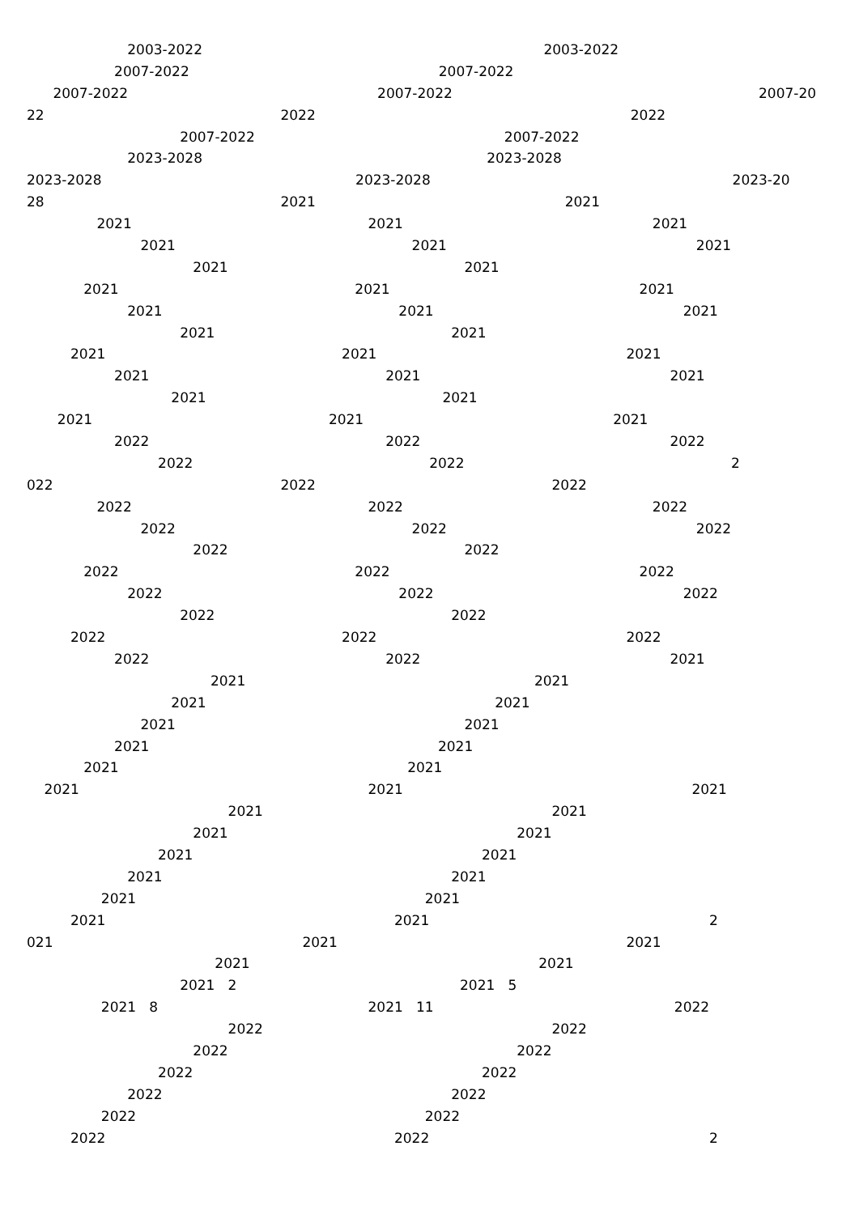2003-2022 2003-2022
2007-2022 2007-2022
2007-2022 2007-2022 2007-20
22 2022 2022
2007-2022 2007-2022
2023-2028 2023-2028
2023-2028 2023-2028 2023-20
28 2021 2021
2021 2021 2021
2021 2021 2021
2021 2021
2021 2021 2021
2021 2021 2021
2021 2021
2021 2021 2021
2021 2021 2021
2021 2021
2021 2021 2021
2022 2022 2022
2022 2022 2
022 2022 2022
2022 2022 2022
2022 2022 2022
2022 2022
2022 2022 2022
2022 2022 2022
2022 2022
2022 2022 2022
2022 2022 2021
2021 2021
2021 2021
2021 2021
2021 2021
2021 2021
2021 2021 2021
2021 2021
2021 2021
2021 2021
2021 2021
2021 2021
2021 2021 2
021 2021 2021
2021 2021
2021 2 2021 5
2021 8 2021 11 2022
2022 2022
2022 2022
2022 2022
2022 2022
2022 2022
2022 2022 2